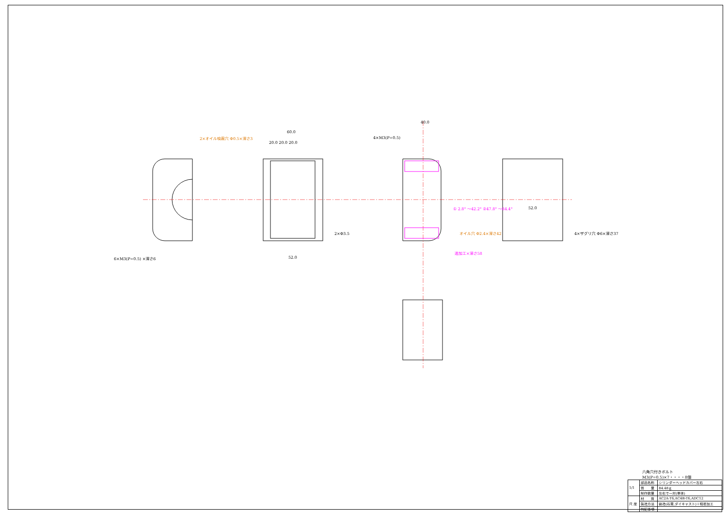2×オイル噴霧穴 Φ0.5×深さ3
60.0
20.0 20.0 20.0
40.0
4×M3(P=0.5)
2×Φ3.5
① 2.8° ～42.2° ②47.8° ～84.4°
オイル穴 Φ2.4×深さ42
追加工×深さ58
4×ザグリ穴 Φ6×深さ37
6×M3(P=0.5) ×深さ6
52.0
52.0
六角穴付きボルト
M3(P=0.5)×7・・・・8個
| 1/1 | 部品名称 | シリンダーヘッドカバー左右 |
| | 質 量 | 84.48ｇ |
| | 制作数量 | 左右で一対(単体) |
| 尺 度 | 材 質 | AC2A-T6,AC4B-T6,ADC12 |
| | 製造方法 | 鋳造(石膏,ダイキャスト)＋精密加工 |
| | 特記事項 | |